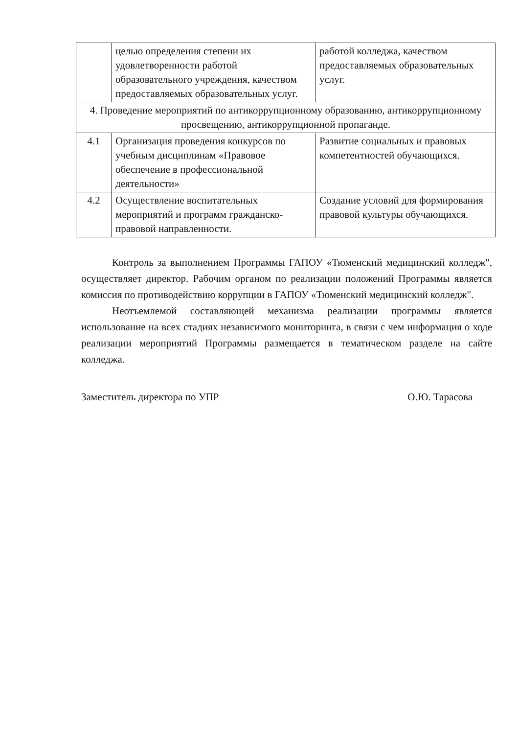| | целью определения степени их удовлетворенности работой образовательного учреждения, качеством предоставляемых образовательных услуг. | работой колледжа, качеством предоставляемых образовательных услуг. |
| 4. Проведение мероприятий по антикоррупционному образованию, антикоррупционному просвещению, антикоррупционной пропаганде. | | |
| 4.1 | Организация проведения конкурсов по учебным дисциплинам «Правовое обеспечение в профессиональной деятельности» | Развитие социальных и правовых компетентностей обучающихся. |
| 4.2 | Осуществление воспитательных мероприятий и программ гражданско-правовой направленности. | Создание условий для формирования правовой культуры обучающихся. |
Контроль за выполнением Программы ГАПОУ «Тюменский медицинский колледж", осуществляет директор. Рабочим органом по реализации положений Программы является комиссия по противодействию коррупции в ГАПОУ «Тюменский медицинский колледж".
Неотъемлемой составляющей механизма реализации программы является использование на всех стадиях независимого мониторинга, в связи с чем информация о ходе реализации мероприятий Программы размещается в тематическом разделе на сайте колледжа.
Заместитель директора по УПР О.Ю. Тарасова